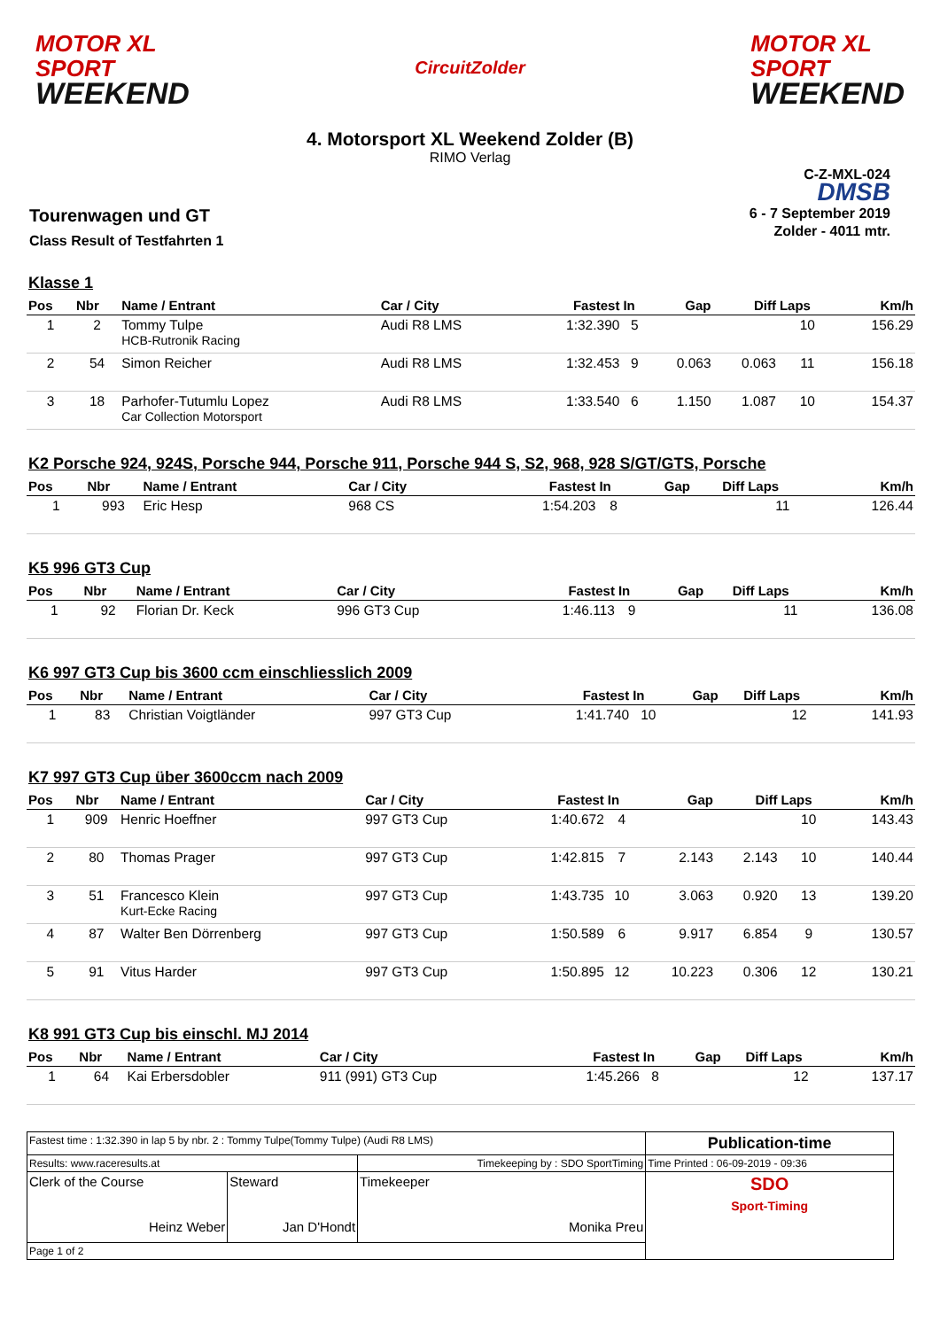MOTOR XL
SPORT
WEEKEND
CircuitZolder
MOTOR XL
SPORT
WEEKEND
4. Motorsport XL Weekend Zolder (B)
RIMO Verlag
Tourenwagen und GT
Class Result of Testfahrten 1
C-Z-MXL-024
DMSB
6 - 7 September 2019
Zolder - 4011 mtr.
Klasse 1
| Pos | Nbr | Name / Entrant | Car / City | Fastest | In | Gap | Diff | Laps | Km/h |
| --- | --- | --- | --- | --- | --- | --- | --- | --- | --- |
| 1 | 2 | Tommy Tulpe HCB-Rutronik Racing | Audi R8 LMS | 1:32.390 | 5 | | | 10 | 156.29 |
| 2 | 54 | Simon Reicher | Audi R8 LMS | 1:32.453 | 9 | 0.063 | 0.063 | 11 | 156.18 |
| 3 | 18 | Parhofer-Tutumlu Lopez Car Collection Motorsport | Audi R8 LMS | 1:33.540 | 6 | 1.150 | 1.087 | 10 | 154.37 |
K2 Porsche 924, 924S, Porsche 944, Porsche 911, Porsche 944 S, S2, 968, 928 S/GT/GTS, Porsche
| Pos | Nbr | Name / Entrant | Car / City | Fastest | In | Gap | Diff | Laps | Km/h |
| --- | --- | --- | --- | --- | --- | --- | --- | --- | --- |
| 1 | 993 | Eric Hesp | 968 CS | 1:54.203 | 8 | | | 11 | 126.44 |
K5 996 GT3 Cup
| Pos | Nbr | Name / Entrant | Car / City | Fastest | In | Gap | Diff | Laps | Km/h |
| --- | --- | --- | --- | --- | --- | --- | --- | --- | --- |
| 1 | 92 | Florian Dr. Keck | 996 GT3 Cup | 1:46.113 | 9 | | | 11 | 136.08 |
K6 997 GT3 Cup bis 3600 ccm einschliesslich 2009
| Pos | Nbr | Name / Entrant | Car / City | Fastest | In | Gap | Diff | Laps | Km/h |
| --- | --- | --- | --- | --- | --- | --- | --- | --- | --- |
| 1 | 83 | Christian Voigtländer | 997 GT3 Cup | 1:41.740 | 10 | | | 12 | 141.93 |
K7 997 GT3 Cup über 3600ccm nach 2009
| Pos | Nbr | Name / Entrant | Car / City | Fastest | In | Gap | Diff | Laps | Km/h |
| --- | --- | --- | --- | --- | --- | --- | --- | --- | --- |
| 1 | 909 | Henric Hoeffner | 997 GT3 Cup | 1:40.672 | 4 | | | 10 | 143.43 |
| 2 | 80 | Thomas Prager | 997 GT3 Cup | 1:42.815 | 7 | 2.143 | 2.143 | 10 | 140.44 |
| 3 | 51 | Francesco Klein Kurt-Ecke Racing | 997 GT3 Cup | 1:43.735 | 10 | 3.063 | 0.920 | 13 | 139.20 |
| 4 | 87 | Walter Ben Dörrenberg | 997 GT3 Cup | 1:50.589 | 6 | 9.917 | 6.854 | 9 | 130.57 |
| 5 | 91 | Vitus Harder | 997 GT3 Cup | 1:50.895 | 12 | 10.223 | 0.306 | 12 | 130.21 |
K8 991 GT3 Cup bis einschl. MJ 2014
| Pos | Nbr | Name / Entrant | Car / City | Fastest | In | Gap | Diff | Laps | Km/h |
| --- | --- | --- | --- | --- | --- | --- | --- | --- | --- |
| 1 | 64 | Kai Erbersdobler | 911 (991) GT3 Cup | 1:45.266 | 8 | | | 12 | 137.17 |
| Fastest time : 1:32.390 in lap 5 by nbr. 2 : Tommy Tulpe(Tommy Tulpe) (Audi R8 LMS) | | | Publication-time |
| Results: www.raceresults.at | | Timekeeping by : SDO SportTiming | Time Printed : 06-09-2019 - 09:36 |
| Clerk of the Course Heinz Weber | Steward Jan D'Hondt | Timekeeper Monika Preu | SDO Sport-Timing |
| Page 1 of 2 | | | |